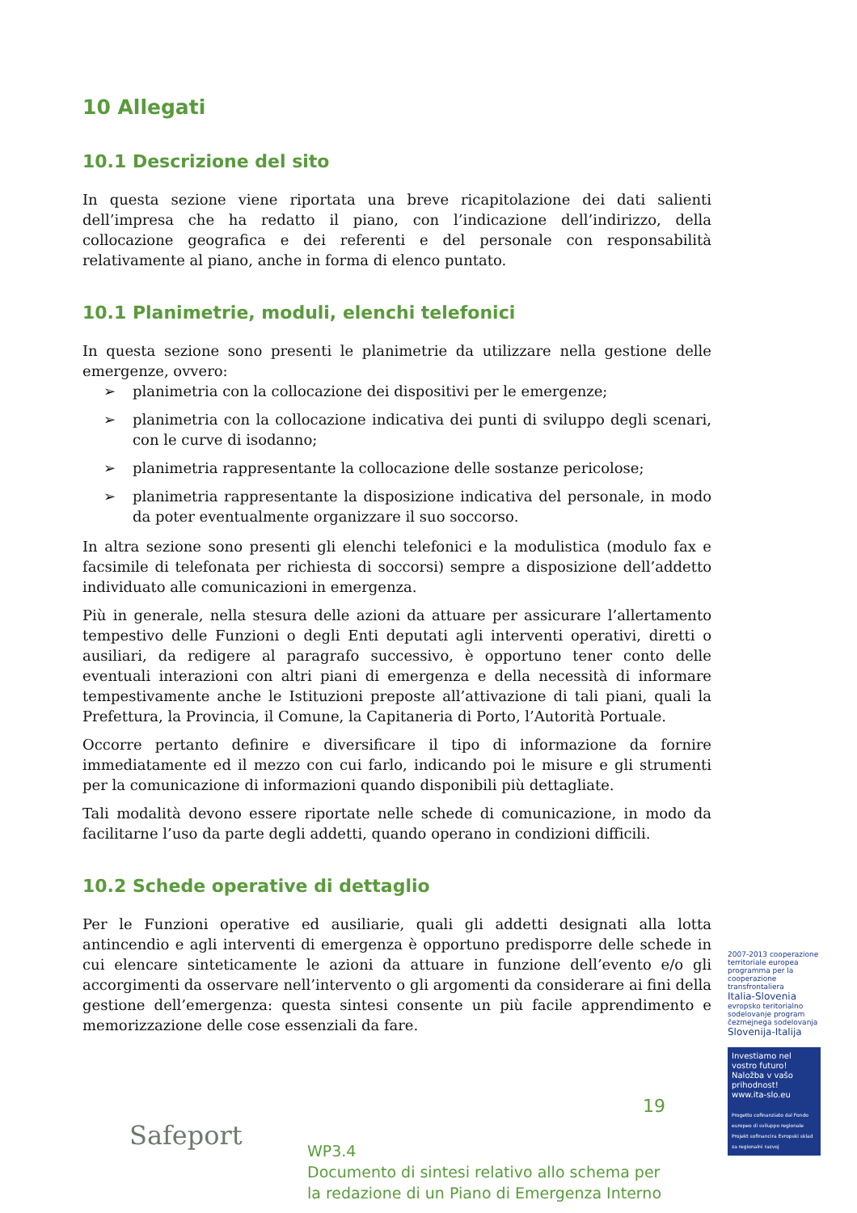10 Allegati
10.1 Descrizione del sito
In questa sezione viene riportata una breve ricapitolazione dei dati salienti dell’impresa che ha redatto il piano, con l’indicazione dell’indirizzo, della collocazione geografica e dei referenti e del personale con responsabilità relativamente al piano, anche in forma di elenco puntato.
10.1 Planimetrie, moduli, elenchi telefonici
In questa sezione sono presenti le planimetrie da utilizzare nella gestione delle emergenze, ovvero:
➢ planimetria con la collocazione dei dispositivi per le emergenze;
➢ planimetria con la collocazione indicativa dei punti di sviluppo degli scenari, con le curve di isodanno;
➢ planimetria rappresentante la collocazione delle sostanze pericolose;
➢ planimetria rappresentante la disposizione indicativa del personale, in modo da poter eventualmente organizzare il suo soccorso.
In altra sezione sono presenti gli elenchi telefonici e la modulistica (modulo fax e facsimile di telefonata per richiesta di soccorsi) sempre a disposizione dell’addetto individuato alle comunicazioni in emergenza.
Più in generale, nella stesura delle azioni da attuare per assicurare l’allertamento tempestivo delle Funzioni o degli Enti deputati agli interventi operativi, diretti o ausiliari, da redigere al paragrafo successivo, è opportuno tener conto delle eventuali interazioni con altri piani di emergenza e della necessità di informare tempestivamente anche le Istituzioni preposte all’attivazione di tali piani, quali la Prefettura, la Provincia, il Comune, la Capitaneria di Porto, l’Autorità Portuale.
Occorre pertanto definire e diversificare il tipo di informazione da fornire immediatamente ed il mezzo con cui farlo, indicando poi le misure e gli strumenti per la comunicazione di informazioni quando disponibili più dettagliate.
Tali modalità devono essere riportate nelle schede di comunicazione, in modo da facilitarne l’uso da parte degli addetti, quando operano in condizioni difficili.
10.2 Schede operative di dettaglio
Per le Funzioni operative ed ausiliarie, quali gli addetti designati alla lotta antincendio e agli interventi di emergenza è opportuno predisporre delle schede in cui elencare sinteticamente le azioni da attuare in funzione dell’evento e/o gli accorgimenti da osservare nell’intervento o gli argomenti da considerare ai fini della gestione dell’emergenza: questa sintesi consente un più facile apprendimento e memorizzazione delle cose essenziali da fare.
2007-2013 cooperazione territoriale europea programma per la cooperazione transfrontaliera
Italia-Slovenia
evropsko teritorialno sodelovanje program čezmejnega sodelovanja
Slovenija-Italija
Safeport
19
WP3.4
Documento di sintesi relativo allo schema per
la redazione di un Piano di Emergenza Interno
Investiamo nel vostro futuro!
Naložba v vašo prihodnost!
www.ita-slo.eu
Progetto cofinanziato dal Fondo europeo di sviluppo regionale
Projekt sofinancira Evropski sklad za regionalni razvoj